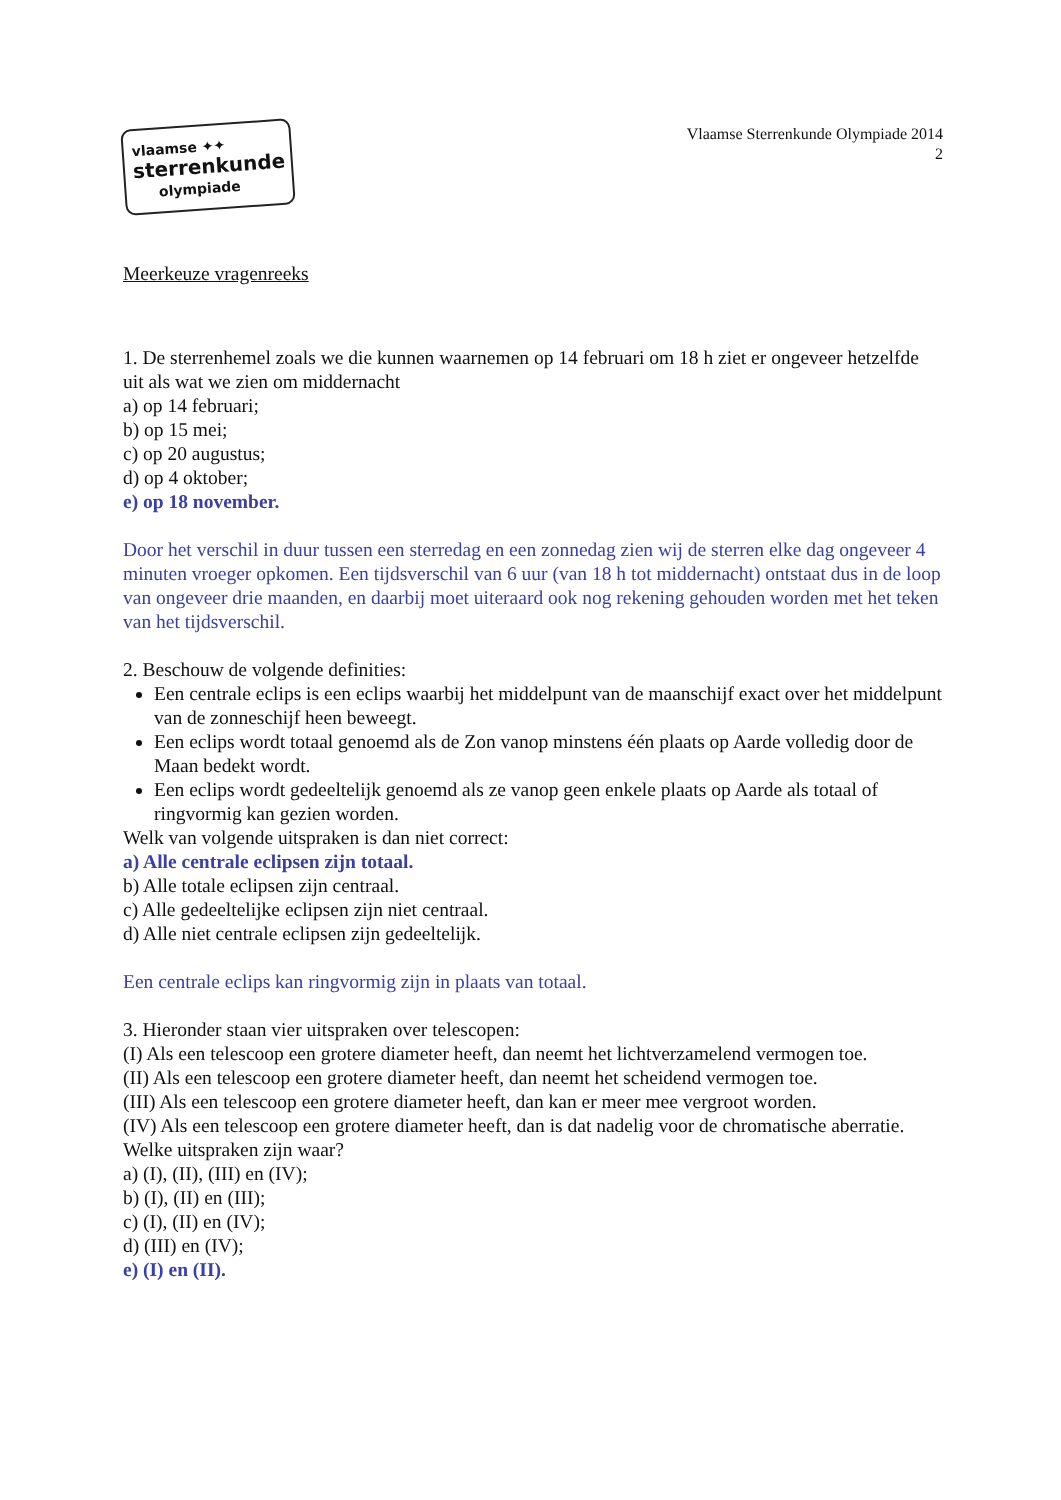vlaamse ✦✦
sterrenkunde
olympiade
Vlaamse Sterrenkunde Olympiade 2014
2
Meerkeuze vragenreeks
1. De sterrenhemel zoals we die kunnen waarnemen op 14 februari om 18 h ziet er ongeveer hetzelfde uit als wat we zien om middernacht
a) op 14 februari;
b) op 15 mei;
c) op 20 augustus;
d) op 4 oktober;
e) op 18 november.
Door het verschil in duur tussen een sterredag en een zonnedag zien wij de sterren elke dag ongeveer 4 minuten vroeger opkomen. Een tijdsverschil van 6 uur (van 18 h tot middernacht) ontstaat dus in de loop van ongeveer drie maanden, en daarbij moet uiteraard ook nog rekening gehouden worden met het teken van het tijdsverschil.
2. Beschouw de volgende definities:
Een centrale eclips is een eclips waarbij het middelpunt van de maanschijf exact over het middelpunt van de zonneschijf heen beweegt.
Een eclips wordt totaal genoemd als de Zon vanop minstens één plaats op Aarde volledig door de Maan bedekt wordt.
Een eclips wordt gedeeltelijk genoemd als ze vanop geen enkele plaats op Aarde als totaal of ringvormig kan gezien worden.
Welk van volgende uitspraken is dan niet correct:
a) Alle centrale eclipsen zijn totaal.
b) Alle totale eclipsen zijn centraal.
c) Alle gedeeltelijke eclipsen zijn niet centraal.
d) Alle niet centrale eclipsen zijn gedeeltelijk.
Een centrale eclips kan ringvormig zijn in plaats van totaal.
3. Hieronder staan vier uitspraken over telescopen:
(I) Als een telescoop een grotere diameter heeft, dan neemt het lichtverzamelend vermogen toe.
(II) Als een telescoop een grotere diameter heeft, dan neemt het scheidend vermogen toe.
(III) Als een telescoop een grotere diameter heeft, dan kan er meer mee vergroot worden.
(IV) Als een telescoop een grotere diameter heeft, dan is dat nadelig voor de chromatische aberratie.
Welke uitspraken zijn waar?
a) (I), (II), (III) en (IV);
b) (I), (II) en (III);
c) (I), (II) en (IV);
d) (III) en (IV);
e) (I) en (II).